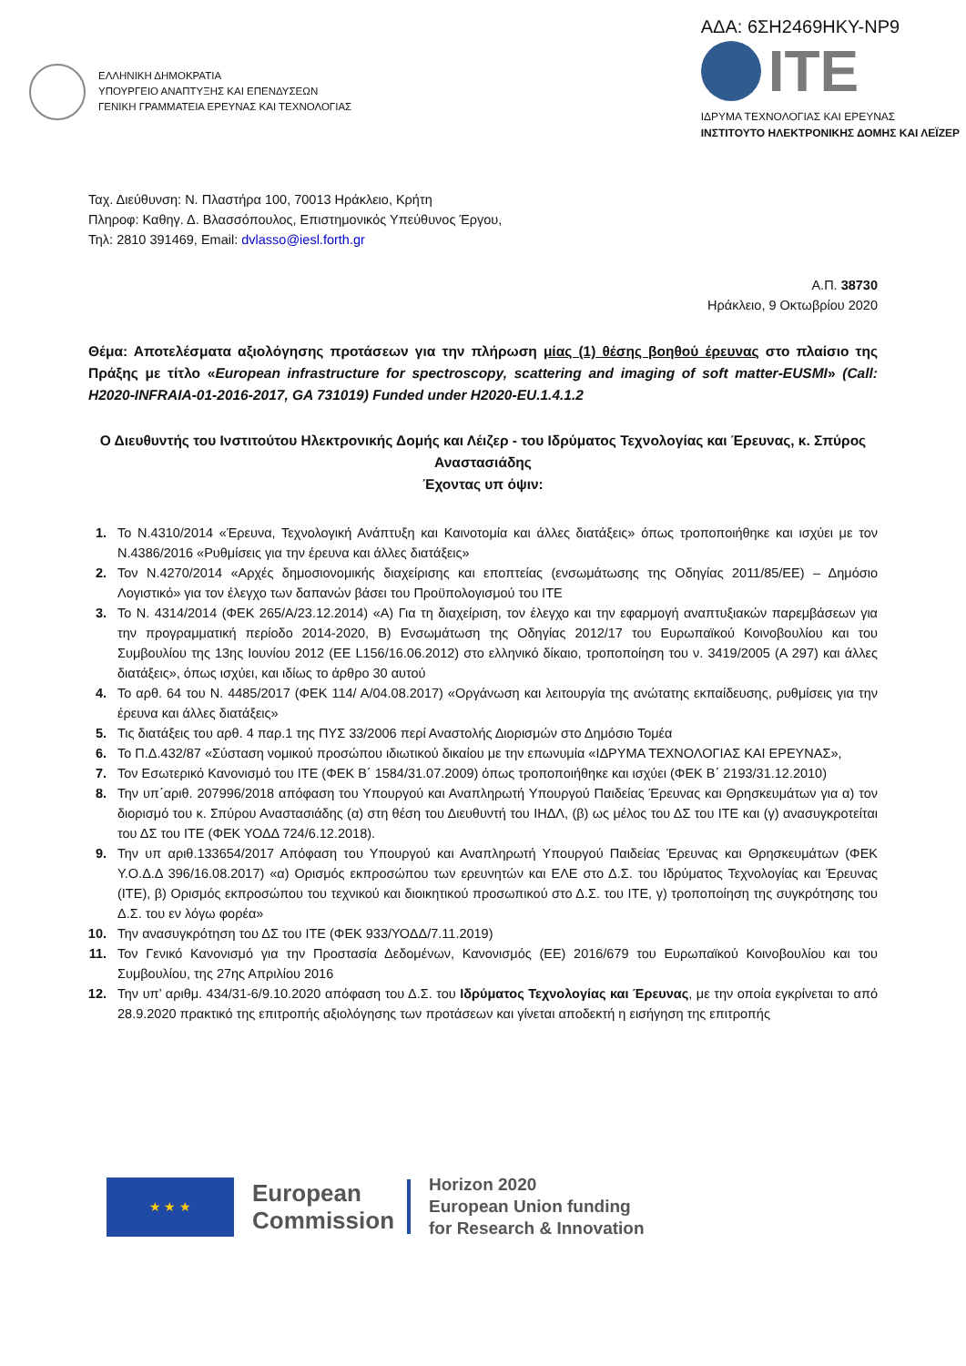ΕΛΛΗΝΙΚΗ ΔΗΜΟΚΡΑΤΙΑ
ΥΠΟΥΡΓΕΙΟ ΑΝΑΠΤΥΞΗΣ ΚΑΙ ΕΠΕΝΔΥΣΕΩΝ
ΓΕΝΙΚΗ ΓΡΑΜΜΑΤΕΙΑ ΕΡΕΥΝΑΣ ΚΑΙ ΤΕΧΝΟΛΟΓΙΑΣ
ΑΔΑ: 6ΣΗ2469ΗΚΥ-ΝΡ9
ITE
ΙΔΡΥΜΑ ΤΕΧΝΟΛΟΓΙΑΣ ΚΑΙ ΕΡΕΥΝΑΣ
ΙΝΣΤΙΤΟΥΤΟ ΗΛΕΚΤΡΟΝΙΚΗΣ ΔΟΜΗΣ ΚΑΙ ΛΕΪΖΕΡ
Ταχ. Διεύθυνση: Ν. Πλαστήρα 100, 70013 Ηράκλειο, Κρήτη
Πληροφ: Καθηγ. Δ. Βλασσόπουλος, Επιστημονικός Υπεύθυνος Έργου,
Τηλ: 2810 391469, Email: dvlasso@iesl.forth.gr
Α.Π. 38730
Ηράκλειο, 9 Οκτωβρίου 2020
Θέμα: Αποτελέσματα αξιολόγησης προτάσεων για την πλήρωση μίας (1) θέσης βοηθού έρευνας στο πλαίσιο της Πράξης με τίτλο «European infrastructure for spectroscopy, scattering and imaging of soft matter-EUSMI» (Call: H2020-INFRAIA-01-2016-2017, GA 731019) Funded under H2020-EU.1.4.1.2
Ο Διευθυντής του Ινστιτούτου Ηλεκτρονικής Δομής και Λέιζερ - του Ιδρύματος Τεχνολογίας και Έρευνας, κ. Σπύρος Αναστασιάδης
Έχοντας υπ όψιν:
1. Το Ν.4310/2014 «Έρευνα, Τεχνολογική Ανάπτυξη και Καινοτομία και άλλες διατάξεις» όπως τροποποιήθηκε και ισχύει με τον Ν.4386/2016 «Ρυθμίσεις για την έρευνα και άλλες διατάξεις»
2. Τον Ν.4270/2014 «Αρχές δημοσιονομικής διαχείρισης και εποπτείας (ενσωμάτωσης της Οδηγίας 2011/85/ΕΕ) – Δημόσιο Λογιστικό» για τον έλεγχο των δαπανών βάσει του Προϋπολογισμού του ΙΤΕ
3. Το Ν. 4314/2014 (ΦΕΚ 265/Α/23.12.2014) «Α) Για τη διαχείριση, τον έλεγχο και την εφαρμογή αναπτυξιακών παρεμβάσεων για την προγραμματική περίοδο 2014-2020, Β) Ενσωμάτωση της Οδηγίας 2012/17 του Ευρωπαϊκού Κοινοβουλίου και του Συμβουλίου της 13ης Ιουνίου 2012 (ΕΕ L156/16.06.2012) στο ελληνικό δίκαιο, τροποποίηση του ν. 3419/2005 (Α 297) και άλλες διατάξεις», όπως ισχύει, και ιδίως το άρθρο 30 αυτού
4. Το αρθ. 64 του Ν. 4485/2017 (ΦΕΚ 114/ Α/04.08.2017) «Οργάνωση και λειτουργία της ανώτατης εκπαίδευσης, ρυθμίσεις για την έρευνα και άλλες διατάξεις»
5. Τις διατάξεις του αρθ. 4 παρ.1 της ΠΥΣ 33/2006 περί Αναστολής Διορισμών στο Δημόσιο Τομέα
6. Το Π.Δ.432/87 «Σύσταση νομικού προσώπου ιδιωτικού δικαίου με την επωνυμία «ΙΔΡΥΜΑ ΤΕΧΝΟΛΟΓΙΑΣ ΚΑΙ ΕΡΕΥΝΑΣ»,
7. Τον Εσωτερικό Κανονισμό του ΙΤΕ (ΦΕΚ Β΄ 1584/31.07.2009) όπως τροποποιήθηκε και ισχύει (ΦΕΚ Β΄ 2193/31.12.2010)
8. Την υπ΄αριθ. 207996/2018 απόφαση του Υπουργού και Αναπληρωτή Υπουργού Παιδείας Έρευνας και Θρησκευμάτων για α) τον διορισμό του κ. Σπύρου Αναστασιάδης (α) στη θέση του Διευθυντή του ΙΗΔΛ, (β) ως μέλος του ΔΣ του ΙΤΕ και (γ) ανασυγκροτείται του ΔΣ του ΙΤΕ (ΦΕΚ ΥΟΔΔ 724/6.12.2018).
9. Την υπ αριθ.133654/2017 Απόφαση του Υπουργού και Αναπληρωτή Υπουργού Παιδείας Έρευνας και Θρησκευμάτων (ΦΕΚ Υ.Ο.Δ.Δ 396/16.08.2017) «α) Ορισμός εκπροσώπου των ερευνητών και ΕΛΕ στο Δ.Σ. του Ιδρύματος Τεχνολογίας και Έρευνας (ΙΤΕ), β) Ορισμός εκπροσώπου του τεχνικού και διοικητικού προσωπικού στο Δ.Σ. του ΙΤΕ, γ) τροποποίηση της συγκρότησης του Δ.Σ. του εν λόγω φορέα»
10. Την ανασυγκρότηση του ΔΣ του ΙΤΕ (ΦΕΚ 933/ΥΟΔΔ/7.11.2019)
11. Τον Γενικό Κανονισμό για την Προστασία Δεδομένων, Κανονισμός (ΕΕ) 2016/679 του Ευρωπαϊκού Κοινοβουλίου και του Συμβουλίου, της 27ης Απριλίου 2016
12. Την υπ’ αριθμ. 434/31-6/9.10.2020 απόφαση του Δ.Σ. του Ιδρύματος Τεχνολογίας και Έρευνας, με την οποία εγκρίνεται το από 28.9.2020 πρακτικό της επιτροπής αξιολόγησης των προτάσεων και γίνεται αποδεκτή η εισήγηση της επιτροπής
★ ★ ★
European
Commission
Horizon 2020
European Union funding
for Research & Innovation